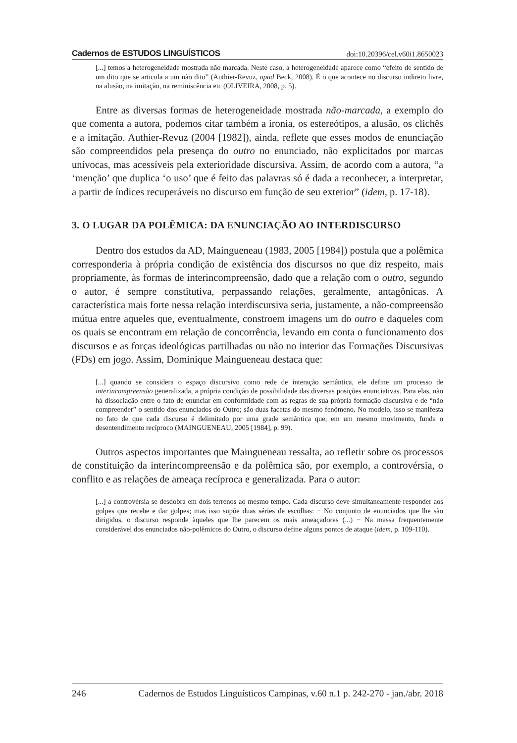Cadernos de ESTUDOS LINGUÍSTICOS doi:10.20396/cel.v60i1.8650023
[...] temos a heterogeneidade mostrada não marcada. Neste caso, a heterogeneidade aparece como “efeito de sentido de um dito que se articula a um não dito” (Authier-Revuz, apud Beck, 2008). É o que acontece no discurso indireto livre, na alusão, na imitação, na reminiscência etc (OLIVEIRA, 2008, p. 5).
Entre as diversas formas de heterogeneidade mostrada não-marcada, a exemplo do que comenta a autora, podemos citar também a ironia, os estereótipos, a alusão, os clichês e a imitação. Authier-Revuz (2004 [1982]), ainda, reflete que esses modos de enunciação são compreendidos pela presença do outro no enunciado, não explicitados por marcas unívocas, mas acessíveis pela exterioridade discursiva. Assim, de acordo com a autora, “a ‘menção’ que duplica ‘o uso’ que é feito das palavras só é dada a reconhecer, a interpretar, a partir de índices recuperáveis no discurso em função de seu exterior” (idem, p. 17-18).
3. O LUGAR DA POLÊMICA: DA ENUNCIAÇÃO AO INTERDISCURSO
Dentro dos estudos da AD, Maingueneau (1983, 2005 [1984]) postula que a polêmica corresponderia à própria condição de existência dos discursos no que diz respeito, mais propriamente, às formas de interincompreensão, dado que a relação com o outro, segundo o autor, é sempre constitutiva, perpassando relações, geralmente, antagônicas. A característica mais forte nessa relação interdiscursiva seria, justamente, a não-compreensão mútua entre aqueles que, eventualmente, constroem imagens um do outro e daqueles com os quais se encontram em relação de concorrência, levando em conta o funcionamento dos discursos e as forças ideológicas partilhadas ou não no interior das Formações Discursivas (FDs) em jogo. Assim, Dominique Maingueneau destaca que:
[...] quando se considera o espaço discursivo como rede de interação semântica, ele define um processo de interincompreensão generalizada, a própria condição de possibilidade das diversas posições enunciativas. Para elas, não há dissociação entre o fato de enunciar em conformidade com as regras de sua própria formação discursiva e de “não compreender” o sentido dos enunciados do Outro; são duas facetas do mesmo fenômeno. No modelo, isso se manifesta no fato de que cada discurso é delimitado por uma grade semântica que, em um mesmo movimento, funda o desentendimento recíproco (MAINGUENEAU, 2005 [1984], p. 99).
Outros aspectos importantes que Maingueneau ressalta, ao refletir sobre os processos de constituição da interincompreensão e da polêmica são, por exemplo, a controvérsia, o conflito e as relações de ameaça recíproca e generalizada. Para o autor:
[...] a controvérsia se desdobra em dois terrenos ao mesmo tempo. Cada discurso deve simultaneamente responder aos golpes que recebe e dar golpes; mas isso supõe duas séries de escolhas: − No conjunto de enunciados que lhe são dirigidos, o discurso responde àqueles que lhe parecem os mais ameaçadores (...) − Na massa frequentemente considerável dos enunciados não-polêmicos do Outro, o discurso define alguns pontos de ataque (idem, p. 109-110).
246 Cadernos de Estudos Linguísticos Campinas, v.60 n.1 p. 242-270 - jan./abr. 2018